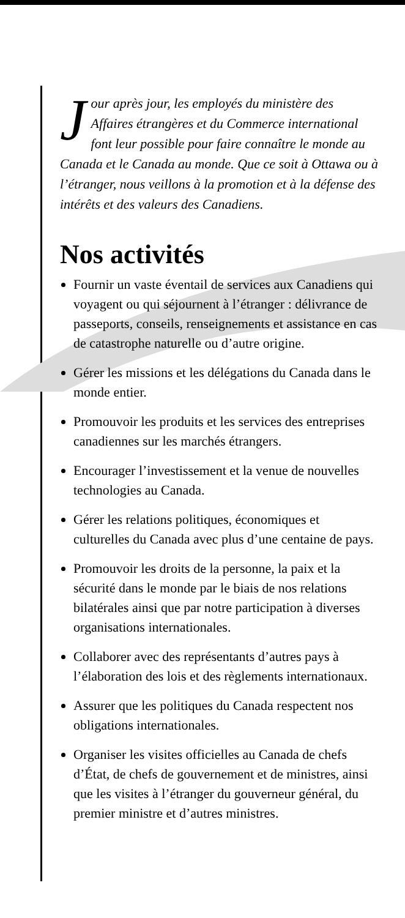Jour après jour, les employés du ministère des Affaires étrangères et du Commerce international font leur possible pour faire connaître le monde au Canada et le Canada au monde. Que ce soit à Ottawa ou à l’étranger, nous veillons à la promotion et à la défense des intérêts et des valeurs des Canadiens.
Nos activités
Fournir un vaste éventail de services aux Canadiens qui voyagent ou qui séjournent à l’étranger : délivrance de passeports, conseils, renseignements et assistance en cas de catastrophe naturelle ou d’autre origine.
Gérer les missions et les délégations du Canada dans le monde entier.
Promouvoir les produits et les services des entreprises canadiennes sur les marchés étrangers.
Encourager l’investissement et la venue de nouvelles technologies au Canada.
Gérer les relations politiques, économiques et culturelles du Canada avec plus d’une centaine de pays.
Promouvoir les droits de la personne, la paix et la sécurité dans le monde par le biais de nos relations bilatérales ainsi que par notre participation à diverses organisations internationales.
Collaborer avec des représentants d’autres pays à l’élaboration des lois et des règlements internationaux.
Assurer que les politiques du Canada respectent nos obligations internationales.
Organiser les visites officielles au Canada de chefs d’État, de chefs de gouvernement et de ministres, ainsi que les visites à l’étranger du gouverneur général, du premier ministre et d’autres ministres.